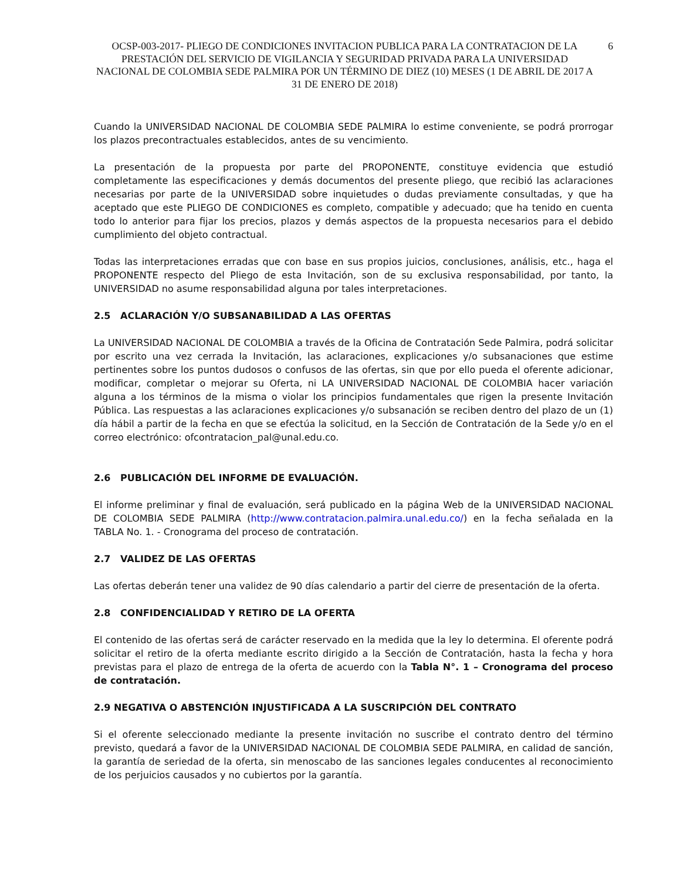OCSP-003-2017- PLIEGO DE CONDICIONES INVITACION PUBLICA PARA LA CONTRATACION DE LA PRESTACIÓN DEL SERVICIO DE VIGILANCIA Y SEGURIDAD PRIVADA PARA LA UNIVERSIDAD NACIONAL DE COLOMBIA SEDE PALMIRA POR UN TÉRMINO DE DIEZ (10) MESES (1 DE ABRIL DE 2017 A 31 DE ENERO DE 2018)
6
Cuando la UNIVERSIDAD NACIONAL DE COLOMBIA SEDE PALMIRA lo estime conveniente, se podrá prorrogar los plazos precontractuales establecidos, antes de su vencimiento.
La presentación de la propuesta por parte del PROPONENTE, constituye evidencia que estudió completamente las especificaciones y demás documentos del presente pliego, que recibió las aclaraciones necesarias por parte de la UNIVERSIDAD sobre inquietudes o dudas previamente consultadas, y que ha aceptado que este PLIEGO DE CONDICIONES es completo, compatible y adecuado; que ha tenido en cuenta todo lo anterior para fijar los precios, plazos y demás aspectos de la propuesta necesarios para el debido cumplimiento del objeto contractual.
Todas las interpretaciones erradas que con base en sus propios juicios, conclusiones, análisis, etc., haga el PROPONENTE respecto del Pliego de esta Invitación, son de su exclusiva responsabilidad, por tanto, la UNIVERSIDAD no asume responsabilidad alguna por tales interpretaciones.
2.5 ACLARACIÓN Y/O SUBSANABILIDAD A LAS OFERTAS
La UNIVERSIDAD NACIONAL DE COLOMBIA a través de la Oficina de Contratación Sede Palmira, podrá solicitar por escrito una vez cerrada la Invitación, las aclaraciones, explicaciones y/o subsanaciones que estime pertinentes sobre los puntos dudosos o confusos de las ofertas, sin que por ello pueda el oferente adicionar, modificar, completar o mejorar su Oferta, ni LA UNIVERSIDAD NACIONAL DE COLOMBIA hacer variación alguna a los términos de la misma o violar los principios fundamentales que rigen la presente Invitación Pública. Las respuestas a las aclaraciones explicaciones y/o subsanación se reciben dentro del plazo de un (1) día hábil a partir de la fecha en que se efectúa la solicitud, en la Sección de Contratación de la Sede y/o en el correo electrónico: ofcontratacion_pal@unal.edu.co.
2.6 PUBLICACIÓN DEL INFORME DE EVALUACIÓN.
El informe preliminar y final de evaluación, será publicado en la página Web de la UNIVERSIDAD NACIONAL DE COLOMBIA SEDE PALMIRA (http://www.contratacion.palmira.unal.edu.co/) en la fecha señalada en la TABLA No. 1. - Cronograma del proceso de contratación.
2.7 VALIDEZ DE LAS OFERTAS
Las ofertas deberán tener una validez de 90 días calendario a partir del cierre de presentación de la oferta.
2.8 CONFIDENCIALIDAD Y RETIRO DE LA OFERTA
El contenido de las ofertas será de carácter reservado en la medida que la ley lo determina. El oferente podrá solicitar el retiro de la oferta mediante escrito dirigido a la Sección de Contratación, hasta la fecha y hora previstas para el plazo de entrega de la oferta de acuerdo con la Tabla N°. 1 – Cronograma del proceso de contratación.
2.9 NEGATIVA O ABSTENCIÓN INJUSTIFICADA A LA SUSCRIPCIÓN DEL CONTRATO
Si el oferente seleccionado mediante la presente invitación no suscribe el contrato dentro del término previsto, quedará a favor de la UNIVERSIDAD NACIONAL DE COLOMBIA SEDE PALMIRA, en calidad de sanción, la garantía de seriedad de la oferta, sin menoscabo de las sanciones legales conducentes al reconocimiento de los perjuicios causados y no cubiertos por la garantía.